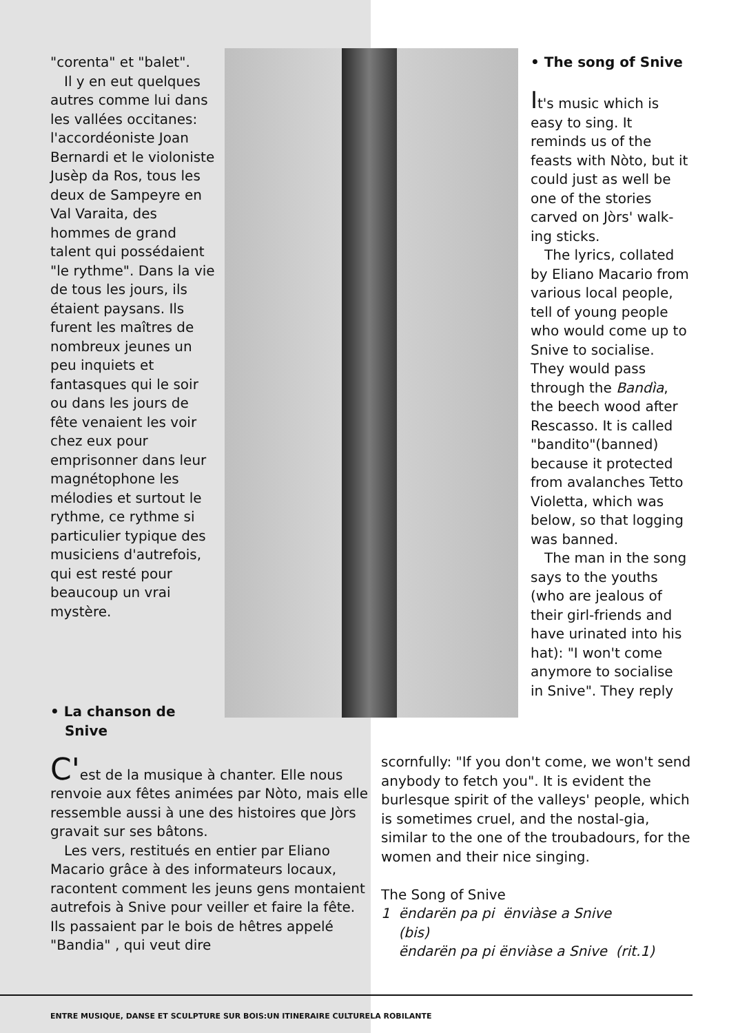"corenta" et "balet".
Il y en eut quelques autres comme lui dans les vallées occitanes: l'accordéoniste Joan Bernardi et le violoniste Jusèp da Ros, tous les deux de Sampeyre en Val Varaita, des hommes de grand talent qui possédaient "le rythme". Dans la vie de tous les jours, ils étaient paysans. Ils furent les maîtres de nombreux jeunes un peu inquiets et fantasques qui le soir ou dans les jours de fête venaient les voir chez eux pour emprisonner dans leur magnétophone les mélodies et surtout le rythme, ce rythme si particulier typique des musiciens d'autrefois, qui est resté pour beaucoup un vrai mystère.
• The song of Snive
It's music which is easy to sing. It reminds us of the feasts with Nòto, but it could just as well be one of the stories carved on Jòrs' walk-ing sticks.
The lyrics, collated by Eliano Macario from various local people, tell of young people who would come up to Snive to socialise. They would pass through the Bandìa, the beech wood after Rescasso. It is called "bandito"(banned) because it protected from avalanches Tetto Violetta, which was below, so that logging was banned.
The man in the song says to the youths (who are jealous of their girl-friends and have urinated into his hat): "I won't come anymore to socialise in Snive". They reply
• La chanson de
Snive
C'est de la musique à chanter. Elle nous renvoie aux fêtes animées par Nòto, mais elle ressemble aussi à une des histoires que Jòrs gravait sur ses bâtons.
Les vers, restitués en entier par Eliano Macario grâce à des informateurs locaux, racontent comment les jeuns gens montaient autrefois à Snive pour veiller et faire la fête. Ils passaient par le bois de hêtres appelé "Bandia" , qui veut dire
scornfully: "If you don't come, we won't send anybody to fetch you". It is evident the burlesque spirit of the valleys' people, which is sometimes cruel, and the nostal-gia, similar to the one of the troubadours, for the women and their nice singing.
The Song of Snive
1 ëndarën pa pi ënviàse a Snive
(bis)
ëndarën pa pi ënviàse a Snive (rit.1)
ENTRE MUSIQUE, DANSE ET SCULPTURE SUR BOIS:UN ITINERAIRE CULTURELA ROBILANTE